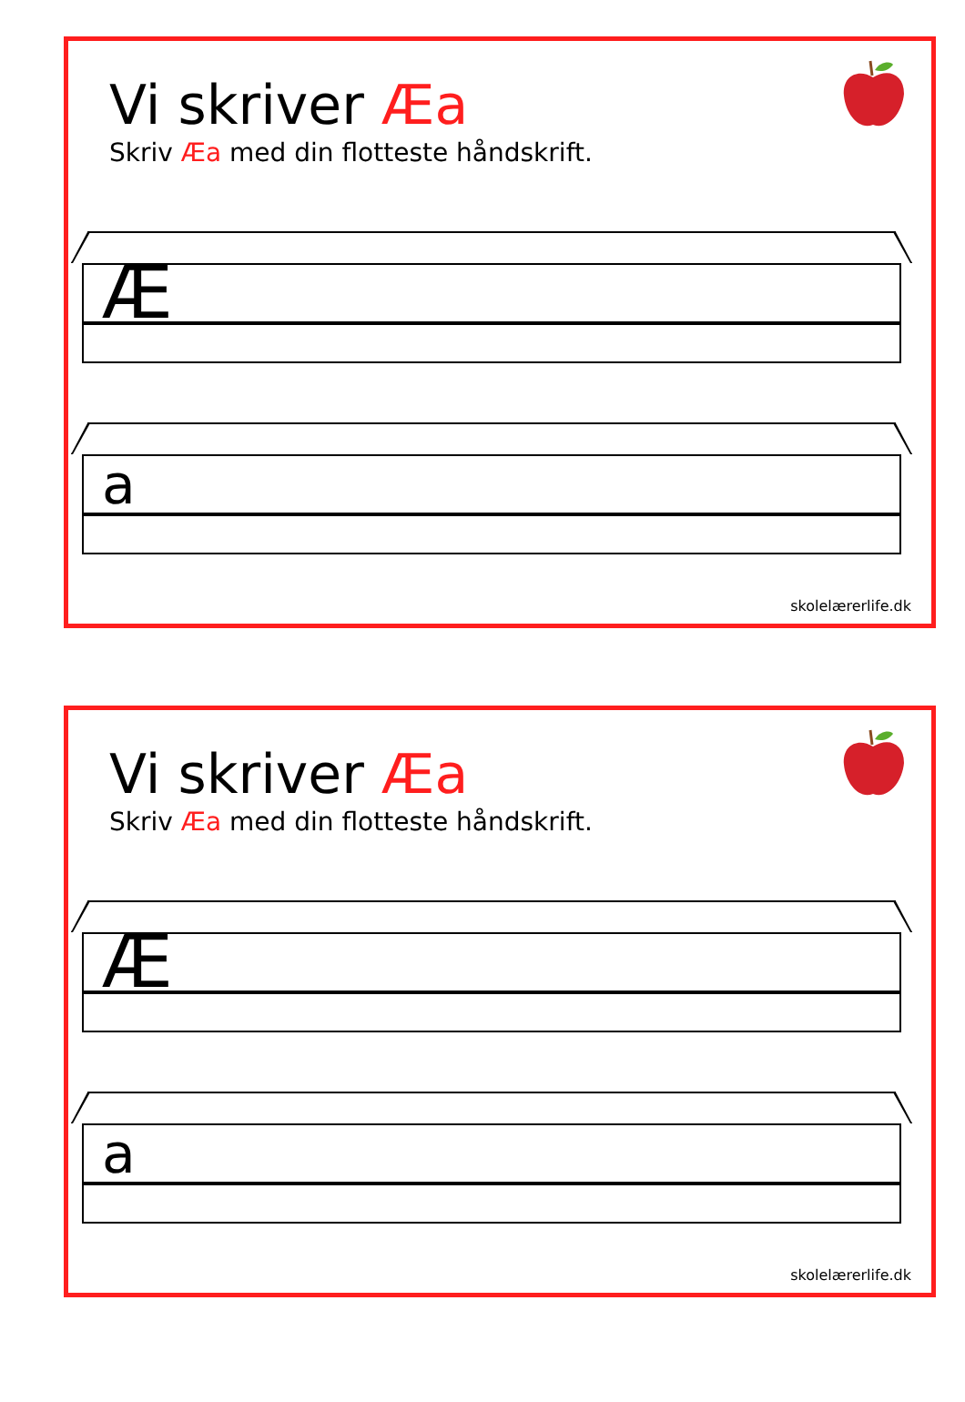Vi skriver Æa
Skriv Æa med din flotteste håndskrift.
Æ
a
skolelærerlife.dk
Vi skriver Æa
Skriv Æa med din flotteste håndskrift.
Æ
a
skolelærerlife.dk